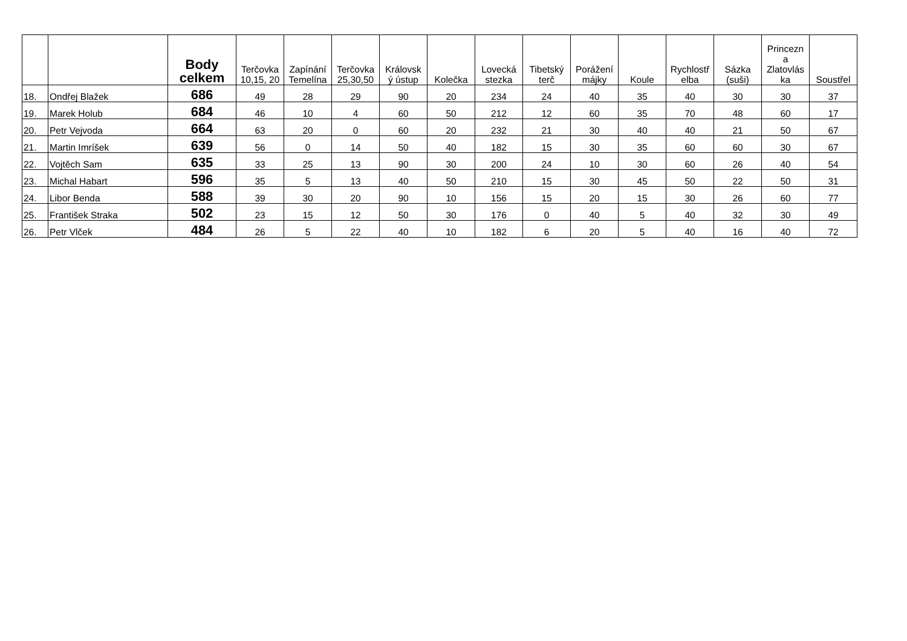| | | Body celkem | Terčovka 10,15, 20 | Zapínání Temelína | Terčovka 25,30,50 | Královsk ý ústup | Kolečka | Lovecká stezka | Tibetský terč | Porážení májky | Koule | Rychlostř elba | Sázka (suši) | Princezn a Zlatovlás ka | Soustřel |
| --- | --- | --- | --- | --- | --- | --- | --- | --- | --- | --- | --- | --- | --- | --- | --- |
| 18. | Ondřej Blažek | 686 | 49 | 28 | 29 | 90 | 20 | 234 | 24 | 40 | 35 | 40 | 30 | 30 | 37 |
| 19. | Marek Holub | 684 | 46 | 10 | 4 | 60 | 50 | 212 | 12 | 60 | 35 | 70 | 48 | 60 | 17 |
| 20. | Petr Vejvoda | 664 | 63 | 20 | 0 | 60 | 20 | 232 | 21 | 30 | 40 | 40 | 21 | 50 | 67 |
| 21. | Martin Imríšek | 639 | 56 | 0 | 14 | 50 | 40 | 182 | 15 | 30 | 35 | 60 | 60 | 30 | 67 |
| 22. | Vojtěch Sam | 635 | 33 | 25 | 13 | 90 | 30 | 200 | 24 | 10 | 30 | 60 | 26 | 40 | 54 |
| 23. | Michal Habart | 596 | 35 | 5 | 13 | 40 | 50 | 210 | 15 | 30 | 45 | 50 | 22 | 50 | 31 |
| 24. | Libor Benda | 588 | 39 | 30 | 20 | 90 | 10 | 156 | 15 | 20 | 15 | 30 | 26 | 60 | 77 |
| 25. | František Straka | 502 | 23 | 15 | 12 | 50 | 30 | 176 | 0 | 40 | 5 | 40 | 32 | 30 | 49 |
| 26. | Petr Vlček | 484 | 26 | 5 | 22 | 40 | 10 | 182 | 6 | 20 | 5 | 40 | 16 | 40 | 72 |